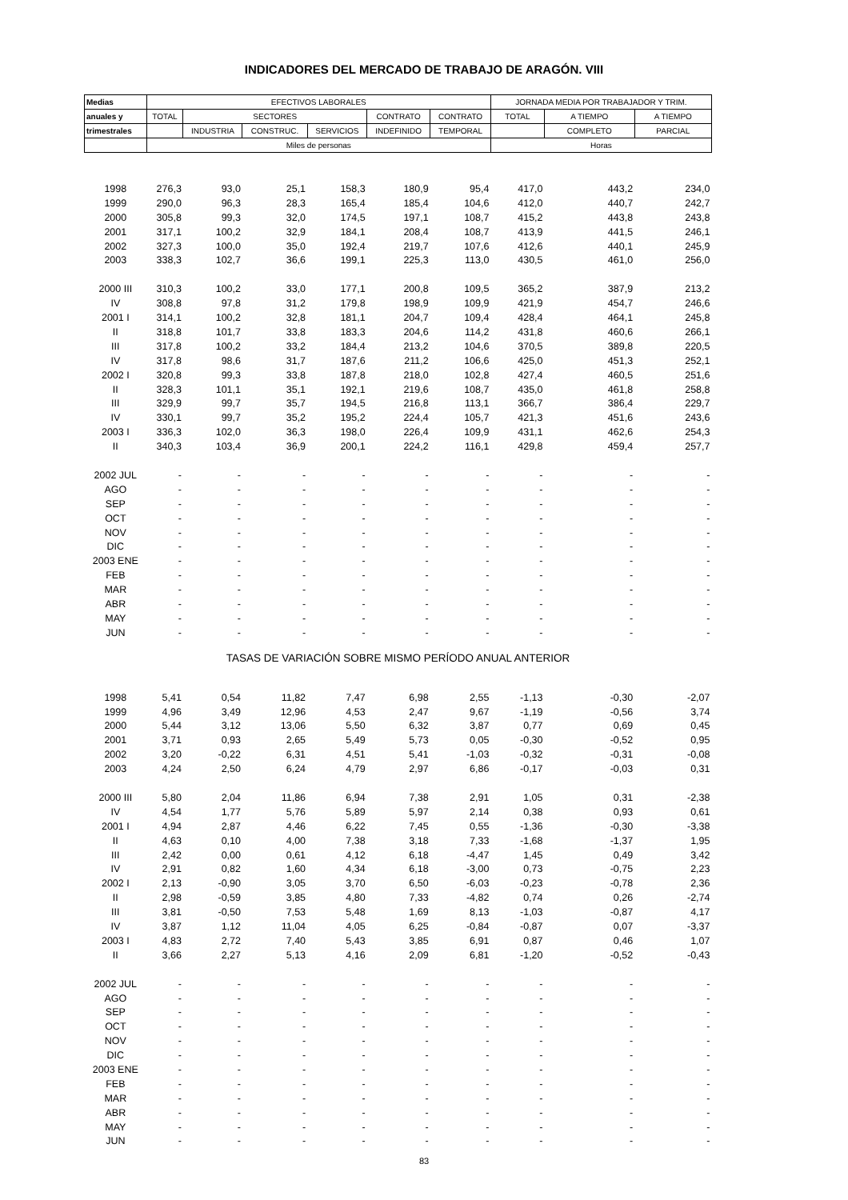INDICADORES DEL MERCADO DE TRABAJO DE ARAGÓN. VIII
| Medias | EFECTIVOS LABORALES | | | | | | JORNADA MEDIA POR TRABAJADOR Y TRIM. | | |
| --- | --- | --- | --- | --- | --- | --- | --- | --- | --- |
| anuales y | TOTAL | SECTORES | | | CONTRATO | CONTRATO | TOTAL | A TIEMPO | A TIEMPO |
| trimestrales | | INDUSTRIA | CONSTRUC. | SERVICIOS | INDEFINIDO | TEMPORAL | | COMPLETO | PARCIAL |
| | Miles de personas | | | | | | Horas | | |
| 1998 | 276,3 | 93,0 | 25,1 | 158,3 | 180,9 | 95,4 | 417,0 | 443,2 | 234,0 |
| 1999 | 290,0 | 96,3 | 28,3 | 165,4 | 185,4 | 104,6 | 412,0 | 440,7 | 242,7 |
| 2000 | 305,8 | 99,3 | 32,0 | 174,5 | 197,1 | 108,7 | 415,2 | 443,8 | 243,8 |
| 2001 | 317,1 | 100,2 | 32,9 | 184,1 | 208,4 | 108,7 | 413,9 | 441,5 | 246,1 |
| 2002 | 327,3 | 100,0 | 35,0 | 192,4 | 219,7 | 107,6 | 412,6 | 440,1 | 245,9 |
| 2003 | 338,3 | 102,7 | 36,6 | 199,1 | 225,3 | 113,0 | 430,5 | 461,0 | 256,0 |
| 2000 III | 310,3 | 100,2 | 33,0 | 177,1 | 200,8 | 109,5 | 365,2 | 387,9 | 213,2 |
| IV | 308,8 | 97,8 | 31,2 | 179,8 | 198,9 | 109,9 | 421,9 | 454,7 | 246,6 |
| 2001 I | 314,1 | 100,2 | 32,8 | 181,1 | 204,7 | 109,4 | 428,4 | 464,1 | 245,8 |
| II | 318,8 | 101,7 | 33,8 | 183,3 | 204,6 | 114,2 | 431,8 | 460,6 | 266,1 |
| III | 317,8 | 100,2 | 33,2 | 184,4 | 213,2 | 104,6 | 370,5 | 389,8 | 220,5 |
| IV | 317,8 | 98,6 | 31,7 | 187,6 | 211,2 | 106,6 | 425,0 | 451,3 | 252,1 |
| 2002 I | 320,8 | 99,3 | 33,8 | 187,8 | 218,0 | 102,8 | 427,4 | 460,5 | 251,6 |
| II | 328,3 | 101,1 | 35,1 | 192,1 | 219,6 | 108,7 | 435,0 | 461,8 | 258,8 |
| III | 329,9 | 99,7 | 35,7 | 194,5 | 216,8 | 113,1 | 366,7 | 386,4 | 229,7 |
| IV | 330,1 | 99,7 | 35,2 | 195,2 | 224,4 | 105,7 | 421,3 | 451,6 | 243,6 |
| 2003 I | 336,3 | 102,0 | 36,3 | 198,0 | 226,4 | 109,9 | 431,1 | 462,6 | 254,3 |
| II | 340,3 | 103,4 | 36,9 | 200,1 | 224,2 | 116,1 | 429,8 | 459,4 | 257,7 |
| 2002 JUL | - | - | - | - | - | - | - | - | - |
| AGO | - | - | - | - | - | - | - | - | - |
| SEP | - | - | - | - | - | - | - | - | - |
| OCT | - | - | - | - | - | - | - | - | - |
| NOV | - | - | - | - | - | - | - | - | - |
| DIC | - | - | - | - | - | - | - | - | - |
| 2003 ENE | - | - | - | - | - | - | - | - | - |
| FEB | - | - | - | - | - | - | - | - | - |
| MAR | - | - | - | - | - | - | - | - | - |
| ABR | - | - | - | - | - | - | - | - | - |
| MAY | - | - | - | - | - | - | - | - | - |
| JUN | - | - | - | - | - | - | - | - | - |
| TASAS DE VARIACIÓN SOBRE MISMO PERÍODO ANUAL ANTERIOR | | | | | | | | | |
| 1998 | 5,41 | 0,54 | 11,82 | 7,47 | 6,98 | 2,55 | -1,13 | -0,30 | -2,07 |
| 1999 | 4,96 | 3,49 | 12,96 | 4,53 | 2,47 | 9,67 | -1,19 | -0,56 | 3,74 |
| 2000 | 5,44 | 3,12 | 13,06 | 5,50 | 6,32 | 3,87 | 0,77 | 0,69 | 0,45 |
| 2001 | 3,71 | 0,93 | 2,65 | 5,49 | 5,73 | 0,05 | -0,30 | -0,52 | 0,95 |
| 2002 | 3,20 | -0,22 | 6,31 | 4,51 | 5,41 | -1,03 | -0,32 | -0,31 | -0,08 |
| 2003 | 4,24 | 2,50 | 6,24 | 4,79 | 2,97 | 6,86 | -0,17 | -0,03 | 0,31 |
| 2000 III | 5,80 | 2,04 | 11,86 | 6,94 | 7,38 | 2,91 | 1,05 | 0,31 | -2,38 |
| IV | 4,54 | 1,77 | 5,76 | 5,89 | 5,97 | 2,14 | 0,38 | 0,93 | 0,61 |
| 2001 I | 4,94 | 2,87 | 4,46 | 6,22 | 7,45 | 0,55 | -1,36 | -0,30 | -3,38 |
| II | 4,63 | 0,10 | 4,00 | 7,38 | 3,18 | 7,33 | -1,68 | -1,37 | 1,95 |
| III | 2,42 | 0,00 | 0,61 | 4,12 | 6,18 | -4,47 | 1,45 | 0,49 | 3,42 |
| IV | 2,91 | 0,82 | 1,60 | 4,34 | 6,18 | -3,00 | 0,73 | -0,75 | 2,23 |
| 2002 I | 2,13 | -0,90 | 3,05 | 3,70 | 6,50 | -6,03 | -0,23 | -0,78 | 2,36 |
| II | 2,98 | -0,59 | 3,85 | 4,80 | 7,33 | -4,82 | 0,74 | 0,26 | -2,74 |
| III | 3,81 | -0,50 | 7,53 | 5,48 | 1,69 | 8,13 | -1,03 | -0,87 | 4,17 |
| IV | 3,87 | 1,12 | 11,04 | 4,05 | 6,25 | -0,84 | -0,87 | 0,07 | -3,37 |
| 2003 I | 4,83 | 2,72 | 7,40 | 5,43 | 3,85 | 6,91 | 0,87 | 0,46 | 1,07 |
| II | 3,66 | 2,27 | 5,13 | 4,16 | 2,09 | 6,81 | -1,20 | -0,52 | -0,43 |
| 2002 JUL | - | - | - | - | - | - | - | - | - |
| AGO | - | - | - | - | - | - | - | - | - |
| SEP | - | - | - | - | - | - | - | - | - |
| OCT | - | - | - | - | - | - | - | - | - |
| NOV | - | - | - | - | - | - | - | - | - |
| DIC | - | - | - | - | - | - | - | - | - |
| 2003 ENE | - | - | - | - | - | - | - | - | - |
| FEB | - | - | - | - | - | - | - | - | - |
| MAR | - | - | - | - | - | - | - | - | - |
| ABR | - | - | - | - | - | - | - | - | - |
| MAY | - | - | - | - | - | - | - | - | - |
| JUN | - | - | - | - | - | - | - | - | - |
83